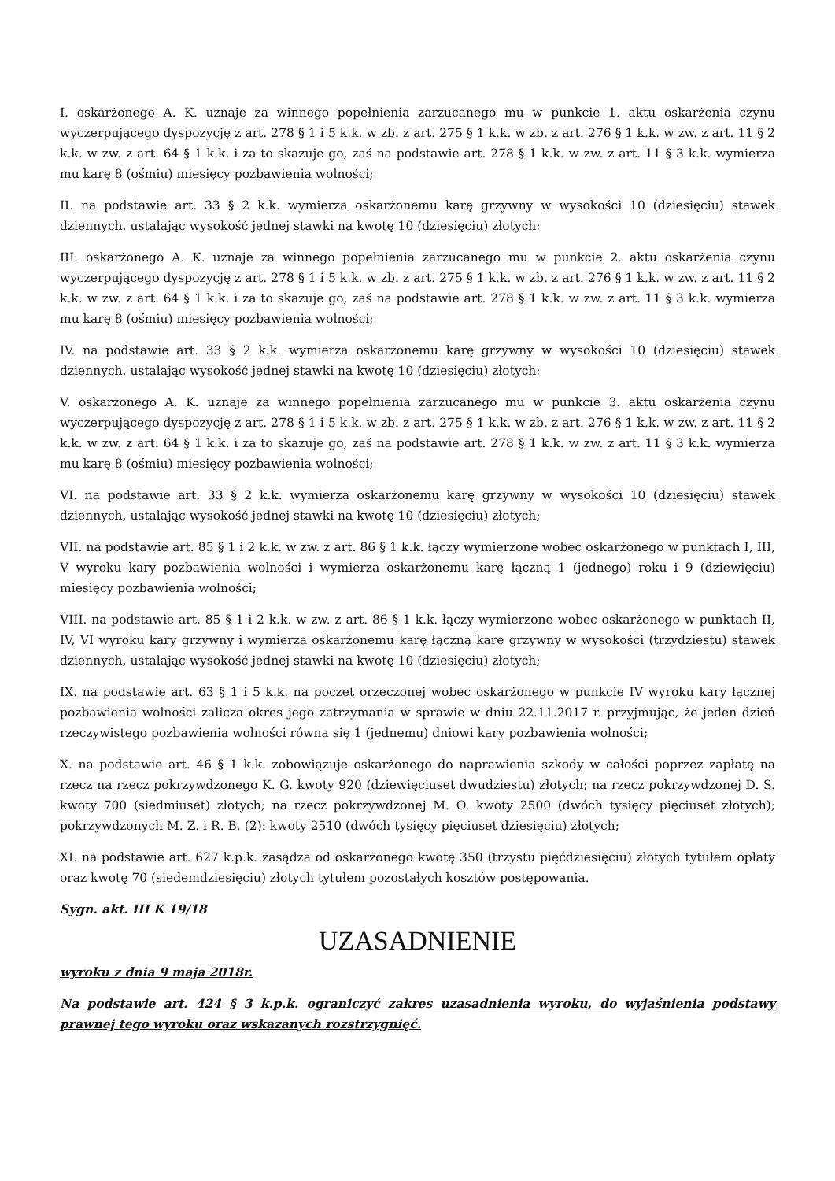I. oskarżonego A. K. uznaje za winnego popełnienia zarzucanego mu w punkcie 1. aktu oskarżenia czynu wyczerpującego dyspozycję z art. 278 § 1 i 5 k.k. w zb. z art. 275 § 1 k.k. w zb. z art. 276 § 1 k.k. w zw. z art. 11 § 2 k.k. w zw. z art. 64 § 1 k.k. i za to skazuje go, zaś na podstawie art. 278 § 1 k.k. w zw. z art. 11 § 3 k.k. wymierza mu karę 8 (ośmiu) miesięcy pozbawienia wolności;
II. na podstawie art. 33 § 2 k.k. wymierza oskarżonemu karę grzywny w wysokości 10 (dziesięciu) stawek dziennych, ustalając wysokość jednej stawki na kwotę 10 (dziesięciu) złotych;
III. oskarżonego A. K. uznaje za winnego popełnienia zarzucanego mu w punkcie 2. aktu oskarżenia czynu wyczerpującego dyspozycję z art. 278 § 1 i 5 k.k. w zb. z art. 275 § 1 k.k. w zb. z art. 276 § 1 k.k. w zw. z art. 11 § 2 k.k. w zw. z art. 64 § 1 k.k. i za to skazuje go, zaś na podstawie art. 278 § 1 k.k. w zw. z art. 11 § 3 k.k. wymierza mu karę 8 (ośmiu) miesięcy pozbawienia wolności;
IV. na podstawie art. 33 § 2 k.k. wymierza oskarżonemu karę grzywny w wysokości 10 (dziesięciu) stawek dziennych, ustalając wysokość jednej stawki na kwotę 10 (dziesięciu) złotych;
V. oskarżonego A. K. uznaje za winnego popełnienia zarzucanego mu w punkcie 3. aktu oskarżenia czynu wyczerpującego dyspozycję z art. 278 § 1 i 5 k.k. w zb. z art. 275 § 1 k.k. w zb. z art. 276 § 1 k.k. w zw. z art. 11 § 2 k.k. w zw. z art. 64 § 1 k.k. i za to skazuje go, zaś na podstawie art. 278 § 1 k.k. w zw. z art. 11 § 3 k.k. wymierza mu karę 8 (ośmiu) miesięcy pozbawienia wolności;
VI. na podstawie art. 33 § 2 k.k. wymierza oskarżonemu karę grzywny w wysokości 10 (dziesięciu) stawek dziennych, ustalając wysokość jednej stawki na kwotę 10 (dziesięciu) złotych;
VII. na podstawie art. 85 § 1 i 2 k.k. w zw. z art. 86 § 1 k.k. łączy wymierzone wobec oskarżonego w punktach I, III, V wyroku kary pozbawienia wolności i wymierza oskarżonemu karę łączną 1 (jednego) roku i 9 (dziewięciu) miesięcy pozbawienia wolności;
VIII. na podstawie art. 85 § 1 i 2 k.k. w zw. z art. 86 § 1 k.k. łączy wymierzone wobec oskarżonego w punktach II, IV, VI wyroku kary grzywny i wymierza oskarżonemu karę łączną karę grzywny w wysokości (trzydziestu) stawek dziennych, ustalając wysokość jednej stawki na kwotę 10 (dziesięciu) złotych;
IX. na podstawie art. 63 § 1 i 5 k.k. na poczet orzeczonej wobec oskarżonego w punkcie IV wyroku kary łącznej pozbawienia wolności zalicza okres jego zatrzymania w sprawie w dniu 22.11.2017 r. przyjmując, że jeden dzień rzeczywistego pozbawienia wolności równa się 1 (jednemu) dniowi kary pozbawienia wolności;
X. na podstawie art. 46 § 1 k.k. zobowiązuje oskarżonego do naprawienia szkody w całości poprzez zapłatę na rzecz na rzecz pokrzywdzonego K. G. kwoty 920 (dziewięciuset dwudziestu) złotych; na rzecz pokrzywdzonej D. S. kwoty 700 (siedmiuset) złotych; na rzecz pokrzywdzonej M. O. kwoty 2500 (dwóch tysięcy pięciuset złotych); pokrzywdzonych M. Z. i R. B. (2): kwoty 2510 (dwóch tysięcy pięciuset dziesięciu) złotych;
XI. na podstawie art. 627 k.p.k. zasądza od oskarżonego kwotę 350 (trzystu pięćdziesięciu) złotych tytułem opłaty oraz kwotę 70 (siedemdziesięciu) złotych tytułem pozostałych kosztów postępowania.
Sygn. akt. III K 19/18
UZASADNIENIE
wyroku z dnia 9 maja 2018r.
Na podstawie art. 424 § 3 k.p.k. ograniczyć zakres uzasadnienia wyroku, do wyjaśnienia podstawy prawnej tego wyroku oraz wskazanych rozstrzygnięć.